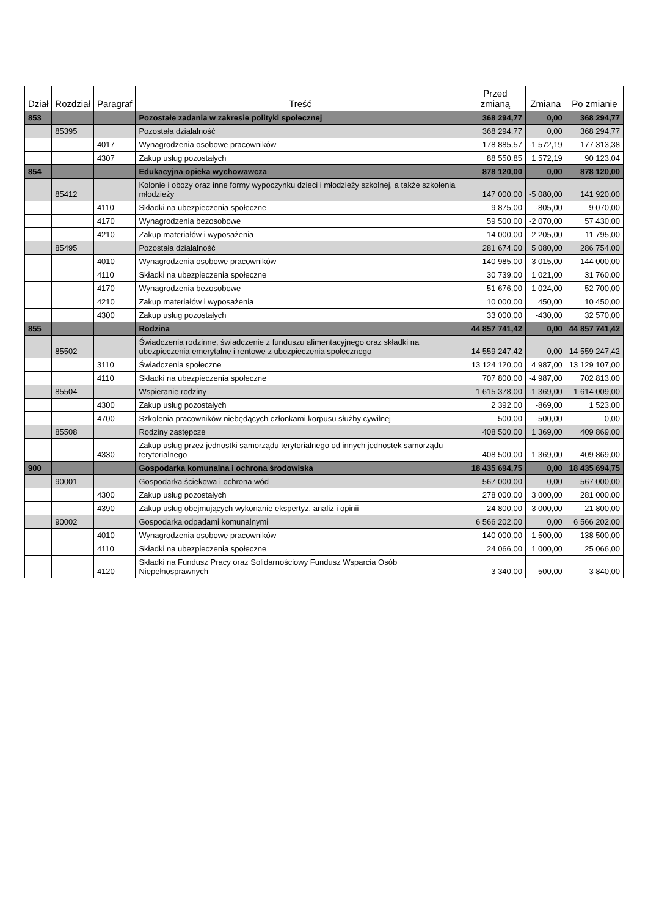| Dział | Rozdział | Paragraf | Treść | Przed zmianą | Zmiana | Po zmianie |
| --- | --- | --- | --- | --- | --- | --- |
| 853 | | | Pozostałe zadania w zakresie polityki społecznej | 368 294,77 | 0,00 | 368 294,77 |
| | 85395 | | Pozostała działalność | 368 294,77 | 0,00 | 368 294,77 |
| | | 4017 | Wynagrodzenia osobowe pracowników | 178 885,57 | -1 572,19 | 177 313,38 |
| | | 4307 | Zakup usług pozostałych | 88 550,85 | 1 572,19 | 90 123,04 |
| 854 | | | Edukacyjna opieka wychowawcza | 878 120,00 | 0,00 | 878 120,00 |
| | 85412 | | Kolonie i obozy oraz inne formy wypoczynku dzieci i młodzieży szkolnej, a także szkolenia młodzieży | 147 000,00 | -5 080,00 | 141 920,00 |
| | | 4110 | Składki na ubezpieczenia społeczne | 9 875,00 | -805,00 | 9 070,00 |
| | | 4170 | Wynagrodzenia bezosobowe | 59 500,00 | -2 070,00 | 57 430,00 |
| | | 4210 | Zakup materiałów i wyposażenia | 14 000,00 | -2 205,00 | 11 795,00 |
| | 85495 | | Pozostała działalność | 281 674,00 | 5 080,00 | 286 754,00 |
| | | 4010 | Wynagrodzenia osobowe pracowników | 140 985,00 | 3 015,00 | 144 000,00 |
| | | 4110 | Składki na ubezpieczenia społeczne | 30 739,00 | 1 021,00 | 31 760,00 |
| | | 4170 | Wynagrodzenia bezosobowe | 51 676,00 | 1 024,00 | 52 700,00 |
| | | 4210 | Zakup materiałów i wyposażenia | 10 000,00 | 450,00 | 10 450,00 |
| | | 4300 | Zakup usług pozostałych | 33 000,00 | -430,00 | 32 570,00 |
| 855 | | | Rodzina | 44 857 741,42 | 0,00 | 44 857 741,42 |
| | 85502 | | Świadczenia rodzinne, świadczenie z funduszu alimentacyjnego oraz składki na ubezpieczenia emerytalne i rentowe z ubezpieczenia społecznego | 14 559 247,42 | 0,00 | 14 559 247,42 |
| | | 3110 | Świadczenia społeczne | 13 124 120,00 | 4 987,00 | 13 129 107,00 |
| | | 4110 | Składki na ubezpieczenia społeczne | 707 800,00 | -4 987,00 | 702 813,00 |
| | 85504 | | Wspieranie rodziny | 1 615 378,00 | -1 369,00 | 1 614 009,00 |
| | | 4300 | Zakup usług pozostałych | 2 392,00 | -869,00 | 1 523,00 |
| | | 4700 | Szkolenia pracowników niebędących członkami korpusu służby cywilnej | 500,00 | -500,00 | 0,00 |
| | 85508 | | Rodziny zastępcze | 408 500,00 | 1 369,00 | 409 869,00 |
| | | 4330 | Zakup usług przez jednostki samorządu terytorialnego od innych jednostek samorządu terytorialnego | 408 500,00 | 1 369,00 | 409 869,00 |
| 900 | | | Gospodarka komunalna i ochrona środowiska | 18 435 694,75 | 0,00 | 18 435 694,75 |
| | 90001 | | Gospodarka ściekowa i ochrona wód | 567 000,00 | 0,00 | 567 000,00 |
| | | 4300 | Zakup usług pozostałych | 278 000,00 | 3 000,00 | 281 000,00 |
| | | 4390 | Zakup usług obejmujących wykonanie ekspertyz, analiz i opinii | 24 800,00 | -3 000,00 | 21 800,00 |
| | 90002 | | Gospodarka odpadami komunalnymi | 6 566 202,00 | 0,00 | 6 566 202,00 |
| | | 4010 | Wynagrodzenia osobowe pracowników | 140 000,00 | -1 500,00 | 138 500,00 |
| | | 4110 | Składki na ubezpieczenia społeczne | 24 066,00 | 1 000,00 | 25 066,00 |
| | | 4120 | Składki na Fundusz Pracy oraz Solidarnościowy Fundusz Wsparcia Osób Niepełnosprawnych | 3 340,00 | 500,00 | 3 840,00 |